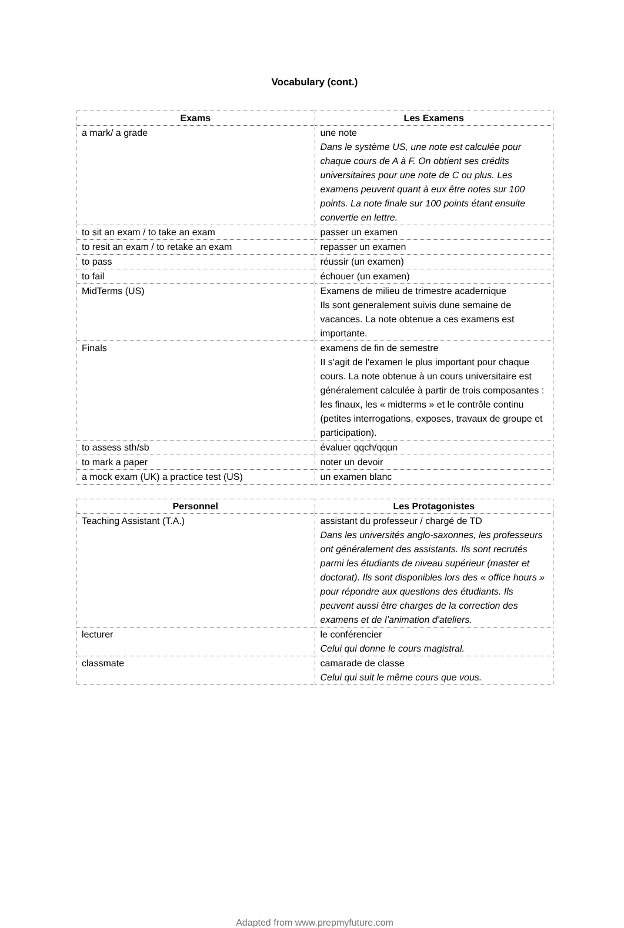Vocabulary (cont.)
| Exams | Les Examens |
| --- | --- |
| a mark/ a grade | une note Dans le système US, une note est calculée pour chaque cours de A à F. On obtient ses crédits universitaires pour une note de C ou plus. Les examens peuvent quant à eux être notes sur 100 points. La note finale sur 100 points étant ensuite convertie en lettre. |
| to sit an exam / to take an exam | passer un examen |
| to resit an exam / to retake an exam | repasser un examen |
| to pass | réussir (un examen) |
| to fail | échouer (un examen) |
| MidTerms (US) | Examens de milieu de trimestre acadernique Ils sont generalement suivis dune semaine de vacances. La note obtenue a ces examens est importante. |
| Finals | examens de fin de semestre II s'agit de l'examen le plus important pour chaque cours. La note obtenue à un cours universitaire est généralement calculée à partir de trois composantes : les finaux, les « midterms » et le contrôle continu (petites interrogations, exposes, travaux de groupe et participation). |
| to assess sth/sb | évaluer qqch/qqun |
| to mark a paper | noter un devoir |
| a mock exam (UK) a practice test (US) | un examen blanc |
| Personnel | Les Protagonistes |
| --- | --- |
| Teaching Assistant (T.A.) | assistant du professeur / chargé de TD Dans les universités anglo-saxonnes, les professeurs ont généralement des assistants. Ils sont recrutés parmi les étudiants de niveau supérieur (master et doctorat). Ils sont disponibles lors des « office hours » pour répondre aux questions des étudiants. Ils peuvent aussi être charges de la correction des examens et de l’animation d'ateliers. |
| lecturer | le conférencier Celui qui donne le cours magistral. |
| classmate | camarade de classe Celui qui suit le même cours que vous. |
Adapted from www.prepmyfuture.com